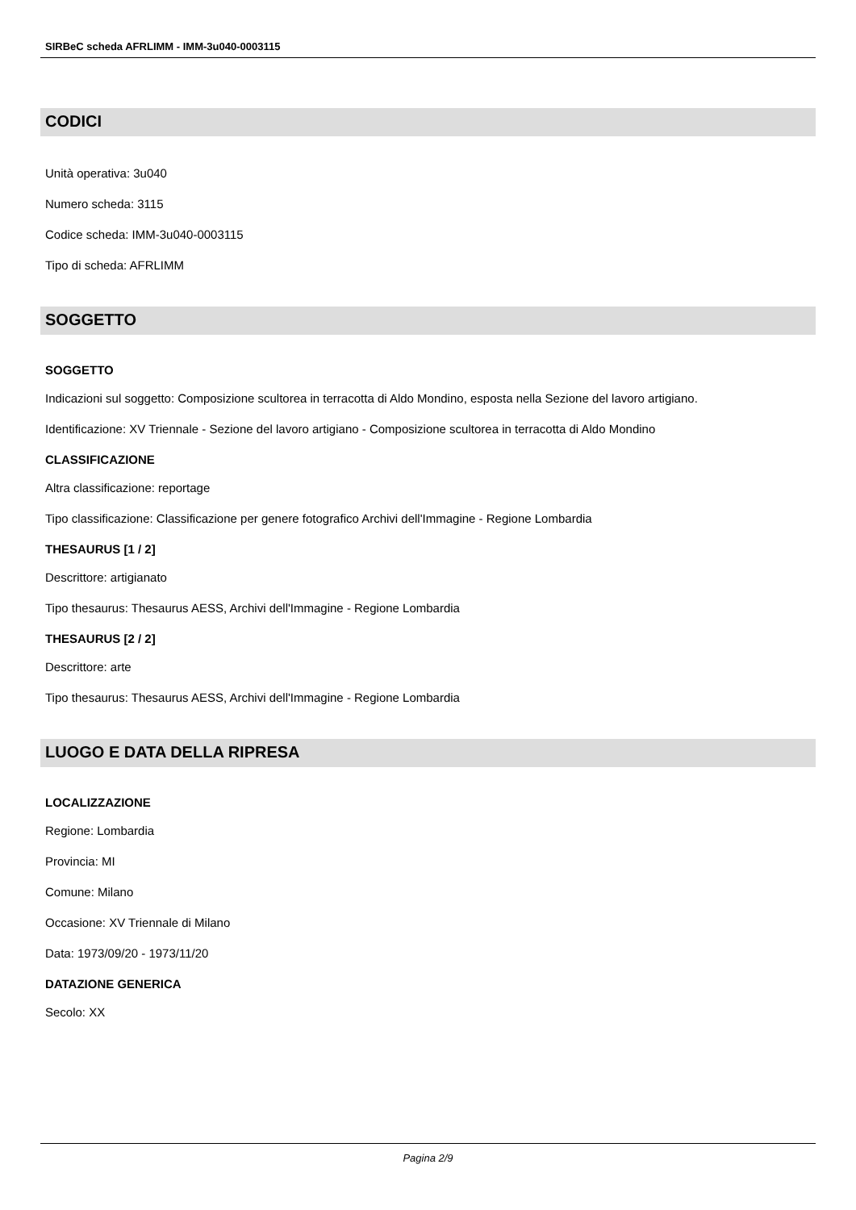SIRBeC scheda AFRLIMM - IMM-3u040-0003115
CODICI
Unità operativa: 3u040
Numero scheda: 3115
Codice scheda: IMM-3u040-0003115
Tipo di scheda: AFRLIMM
SOGGETTO
SOGGETTO
Indicazioni sul soggetto: Composizione scultorea in terracotta di Aldo Mondino, esposta nella Sezione del lavoro artigiano.
Identificazione: XV Triennale - Sezione del lavoro artigiano - Composizione scultorea in terracotta di Aldo Mondino
CLASSIFICAZIONE
Altra classificazione: reportage
Tipo classificazione: Classificazione per genere fotografico Archivi dell'Immagine - Regione Lombardia
THESAURUS [1 / 2]
Descrittore: artigianato
Tipo thesaurus: Thesaurus AESS, Archivi dell'Immagine - Regione Lombardia
THESAURUS [2 / 2]
Descrittore: arte
Tipo thesaurus: Thesaurus AESS, Archivi dell'Immagine - Regione Lombardia
LUOGO E DATA DELLA RIPRESA
LOCALIZZAZIONE
Regione: Lombardia
Provincia: MI
Comune: Milano
Occasione: XV Triennale di Milano
Data: 1973/09/20 - 1973/11/20
DATAZIONE GENERICA
Secolo: XX
Pagina 2/9